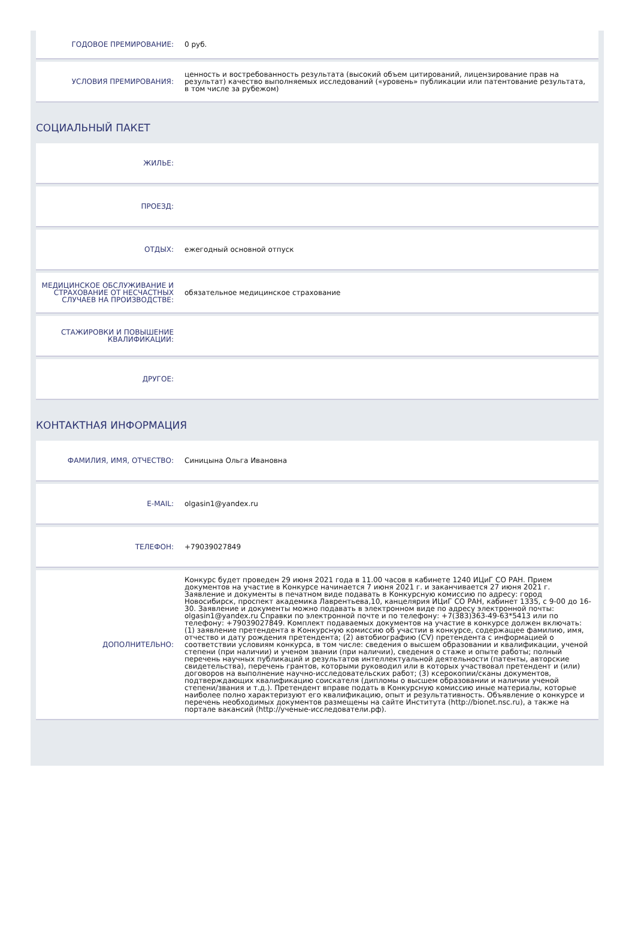ГОДОВОЕ ПРЕМИРОВАНИЕ: 0 руб.
УСЛОВИЯ ПРЕМИРОВАНИЯ:
ценность и востребованность результата (высокий объем цитирований, лицензирование прав на результат) качество выполняемых исследований («уровень» публикации или патентование результата, в том числе за рубежом)
СОЦИАЛЬНЫЙ ПАКЕТ
ЖИЛЬЕ:
ПРОЕЗД:
ОТДЫХ: ежегодный основной отпуск
МЕДИЦИНСКОЕ ОБСЛУЖИВАНИЕ И СТРАХОВАНИЕ ОТ НЕСЧАСТНЫХ СЛУЧАЕВ НА ПРОИЗВОДСТВЕ:
обязательное медицинское страхование
СТАЖИРОВКИ И ПОВЫШЕНИЕ КВАЛИФИКАЦИИ:
ДРУГОЕ:
КОНТАКТНАЯ ИНФОРМАЦИЯ
ФАМИЛИЯ, ИМЯ, ОТЧЕСТВО: Синицына Ольга Ивановна
E-MAIL: olgasin1@yandex.ru
ТЕЛЕФОН: +79039027849
ДОПОЛНИТЕЛЬНО:
Конкурс будет проведен 29 июня 2021 года в 11.00 часов в кабинете 1240 ИЦиГ СО РАН. Прием документов на участие в Конкурсе начинается 7 июня 2021 г. и заканчивается 27 июня 2021 г. Заявление и документы в печатном виде подавать в Конкурсную комиссию по адресу: город Новосибирск, проспект академика Лаврентьева,10, канцелярия ИЦиГ СО РАН, кабинет 1335, с 9-00 до 16-30. Заявление и документы можно подавать в электронном виде по адресу электронной почты: olgasin1@yandex.ru Справки по электронной почте и по телефону: +7(383)363-49-63*5413 или по телефону: +79039027849. Комплект подаваемых документов на участие в конкурсе должен включать: (1) заявление претендента в Конкурсную комиссию об участии в конкурсе, содержащее фамилию, имя, отчество и дату рождения претендента; (2) автобиографию (CV) претендента с информацией о соответствии условиям конкурса, в том числе: сведения о высшем образовании и квалификации, ученой степени (при наличии) и ученом звании (при наличии), сведения о стаже и опыте работы; полный перечень научных публикаций и результатов интеллектуальной деятельности (патенты, авторские свидетельства), перечень грантов, которыми руководил или в которых участвовал претендент и (или) договоров на выполнение научно-исследовательских работ; (3) ксерокопии/сканы документов, подтверждающих квалификацию соискателя (дипломы о высшем образовании и наличии ученой степени/звания и т.д.). Претендент вправе подать в Конкурсную комиссию иные материалы, которые наиболее полно характеризуют его квалификацию, опыт и результативность. Объявление о конкурсе и перечень необходимых документов размещены на сайте Института (http://bionet.nsc.ru), а также на портале вакансий (http://ученые-исследователи.рф).